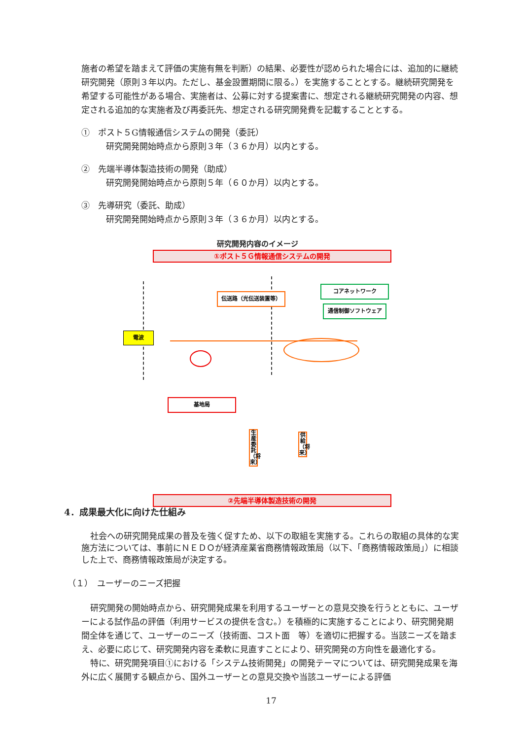施者の希望を踏まえて評価の実施有無を判断）の結果、必要性が認められた場合には、追加的に継続研究開発（原則３年以内。ただし、基金設置期間に限る。）を実施することとする。継続研究開発を希望する可能性がある場合、実施者は、公募に対する提案書に、想定される継続研究開発の内容、想定される追加的な実施者及び再委託先、想定される研究開発費を記載することとする。
①　ポスト５G情報通信システムの開発（委託）
研究開発開始時点から原則３年（３６か月）以内とする。
②　先端半導体製造技術の開発（助成）
研究開発開始時点から原則５年（６０か月）以内とする。
③　先導研究（委託、助成）
研究開発開始時点から原則３年（３６か月）以内とする。
研究開発内容のイメージ
①ポスト５Ｇ情報通信システムの開発
伝送路（光伝送装置等）
コアネットワーク
通信制御ソフトウェア
電波
基地局
生産委託（将来）
供給（将来）
②先端半導体製造技術の開発
4．成果最大化に向けた仕組み
社会への研究開発成果の普及を強く促すため、以下の取組を実施する。これらの取組の具体的な実施方法については、事前にＮＥＤＯが経済産業省商務情報政策局（以下、「商務情報政策局」）に相談した上で、商務情報政策局が決定する。
（１）　ユーザーのニーズ把握
研究開発の開始時点から、研究開発成果を利用するユーザーとの意見交換を行うとともに、ユーザーによる試作品の評価（利用サービスの提供を含む。）を積極的に実施することにより、研究開発期間全体を通じて、ユーザーのニーズ（技術面、コスト面　等）を適切に把握する。当該ニーズを踏まえ、必要に応じて、研究開発内容を柔軟に見直すことにより、研究開発の方向性を最適化する。
特に、研究開発項目①における「システム技術開発」の開発テーマについては、研究開発成果を海外に広く展開する観点から、国外ユーザーとの意見交換や当該ユーザーによる評価
17